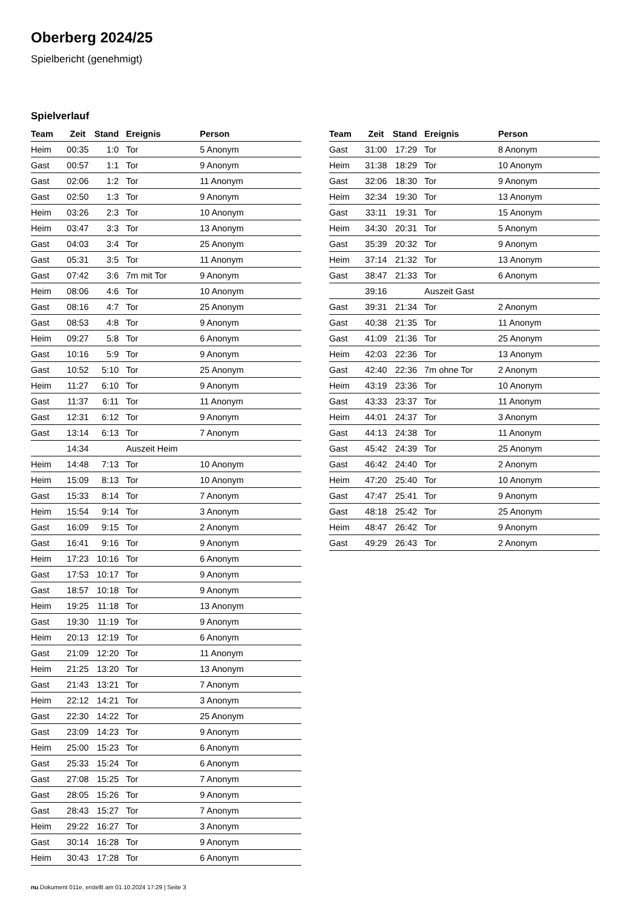Oberberg 2024/25
Spielbericht (genehmigt)
Spielverlauf
| Team | Zeit | Stand | Ereignis | Person |
| --- | --- | --- | --- | --- |
| Heim | 00:35 | 1:0 | Tor | 5 Anonym |
| Gast | 00:57 | 1:1 | Tor | 9 Anonym |
| Gast | 02:06 | 1:2 | Tor | 11 Anonym |
| Gast | 02:50 | 1:3 | Tor | 9 Anonym |
| Heim | 03:26 | 2:3 | Tor | 10 Anonym |
| Heim | 03:47 | 3:3 | Tor | 13 Anonym |
| Gast | 04:03 | 3:4 | Tor | 25 Anonym |
| Gast | 05:31 | 3:5 | Tor | 11 Anonym |
| Gast | 07:42 | 3:6 | 7m mit Tor | 9 Anonym |
| Heim | 08:06 | 4:6 | Tor | 10 Anonym |
| Gast | 08:16 | 4:7 | Tor | 25 Anonym |
| Gast | 08:53 | 4:8 | Tor | 9 Anonym |
| Heim | 09:27 | 5:8 | Tor | 6 Anonym |
| Gast | 10:16 | 5:9 | Tor | 9 Anonym |
| Gast | 10:52 | 5:10 | Tor | 25 Anonym |
| Heim | 11:27 | 6:10 | Tor | 9 Anonym |
| Gast | 11:37 | 6:11 | Tor | 11 Anonym |
| Gast | 12:31 | 6:12 | Tor | 9 Anonym |
| Gast | 13:14 | 6:13 | Tor | 7 Anonym |
| | 14:34 | | Auszeit Heim | |
| Heim | 14:48 | 7:13 | Tor | 10 Anonym |
| Heim | 15:09 | 8:13 | Tor | 10 Anonym |
| Gast | 15:33 | 8:14 | Tor | 7 Anonym |
| Heim | 15:54 | 9:14 | Tor | 3 Anonym |
| Gast | 16:09 | 9:15 | Tor | 2 Anonym |
| Gast | 16:41 | 9:16 | Tor | 9 Anonym |
| Heim | 17:23 | 10:16 | Tor | 6 Anonym |
| Gast | 17:53 | 10:17 | Tor | 9 Anonym |
| Gast | 18:57 | 10:18 | Tor | 9 Anonym |
| Heim | 19:25 | 11:18 | Tor | 13 Anonym |
| Gast | 19:30 | 11:19 | Tor | 9 Anonym |
| Heim | 20:13 | 12:19 | Tor | 6 Anonym |
| Gast | 21:09 | 12:20 | Tor | 11 Anonym |
| Heim | 21:25 | 13:20 | Tor | 13 Anonym |
| Gast | 21:43 | 13:21 | Tor | 7 Anonym |
| Heim | 22:12 | 14:21 | Tor | 3 Anonym |
| Gast | 22:30 | 14:22 | Tor | 25 Anonym |
| Gast | 23:09 | 14:23 | Tor | 9 Anonym |
| Heim | 25:00 | 15:23 | Tor | 6 Anonym |
| Gast | 25:33 | 15:24 | Tor | 6 Anonym |
| Gast | 27:08 | 15:25 | Tor | 7 Anonym |
| Gast | 28:05 | 15:26 | Tor | 9 Anonym |
| Gast | 28:43 | 15:27 | Tor | 7 Anonym |
| Heim | 29:22 | 16:27 | Tor | 3 Anonym |
| Gast | 30:14 | 16:28 | Tor | 9 Anonym |
| Heim | 30:43 | 17:28 | Tor | 6 Anonym |
| Team | Zeit | Stand | Ereignis | Person |
| --- | --- | --- | --- | --- |
| Gast | 31:00 | 17:29 | Tor | 8 Anonym |
| Heim | 31:38 | 18:29 | Tor | 10 Anonym |
| Gast | 32:06 | 18:30 | Tor | 9 Anonym |
| Heim | 32:34 | 19:30 | Tor | 13 Anonym |
| Gast | 33:11 | 19:31 | Tor | 15 Anonym |
| Heim | 34:30 | 20:31 | Tor | 5 Anonym |
| Gast | 35:39 | 20:32 | Tor | 9 Anonym |
| Heim | 37:14 | 21:32 | Tor | 13 Anonym |
| Gast | 38:47 | 21:33 | Tor | 6 Anonym |
| | 39:16 | | Auszeit Gast | |
| Gast | 39:31 | 21:34 | Tor | 2 Anonym |
| Gast | 40:38 | 21:35 | Tor | 11 Anonym |
| Gast | 41:09 | 21:36 | Tor | 25 Anonym |
| Heim | 42:03 | 22:36 | Tor | 13 Anonym |
| Gast | 42:40 | 22:36 | 7m ohne Tor | 2 Anonym |
| Heim | 43:19 | 23:36 | Tor | 10 Anonym |
| Gast | 43:33 | 23:37 | Tor | 11 Anonym |
| Heim | 44:01 | 24:37 | Tor | 3 Anonym |
| Gast | 44:13 | 24:38 | Tor | 11 Anonym |
| Gast | 45:42 | 24:39 | Tor | 25 Anonym |
| Gast | 46:42 | 24:40 | Tor | 2 Anonym |
| Heim | 47:20 | 25:40 | Tor | 10 Anonym |
| Gast | 47:47 | 25:41 | Tor | 9 Anonym |
| Gast | 48:18 | 25:42 | Tor | 25 Anonym |
| Heim | 48:47 | 26:42 | Tor | 9 Anonym |
| Gast | 49:29 | 26:43 | Tor | 2 Anonym |
nu.Dokument 011e, erstellt am 01.10.2024 17:29 | Seite 3